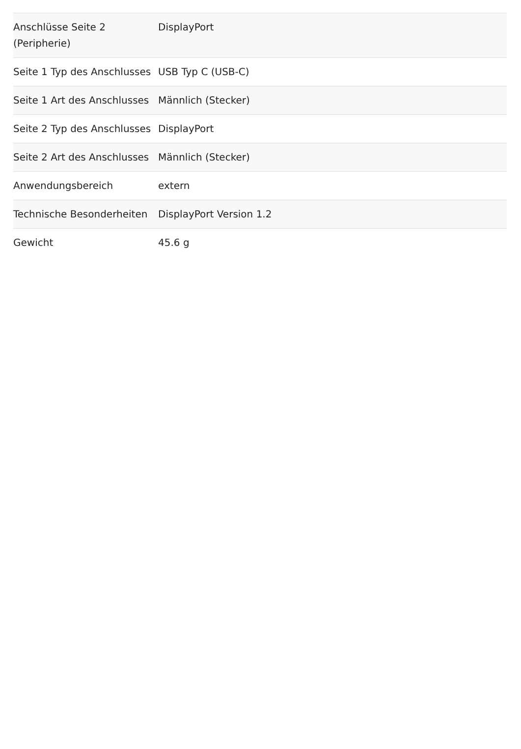| Anschlüsse Seite 2 (Peripherie) | DisplayPort |
| Seite 1 Typ des Anschlusses | USB Typ C (USB-C) |
| Seite 1 Art des Anschlusses | Männlich (Stecker) |
| Seite 2 Typ des Anschlusses | DisplayPort |
| Seite 2 Art des Anschlusses | Männlich (Stecker) |
| Anwendungsbereich | extern |
| Technische Besonderheiten | DisplayPort Version 1.2 |
| Gewicht | 45.6 g |